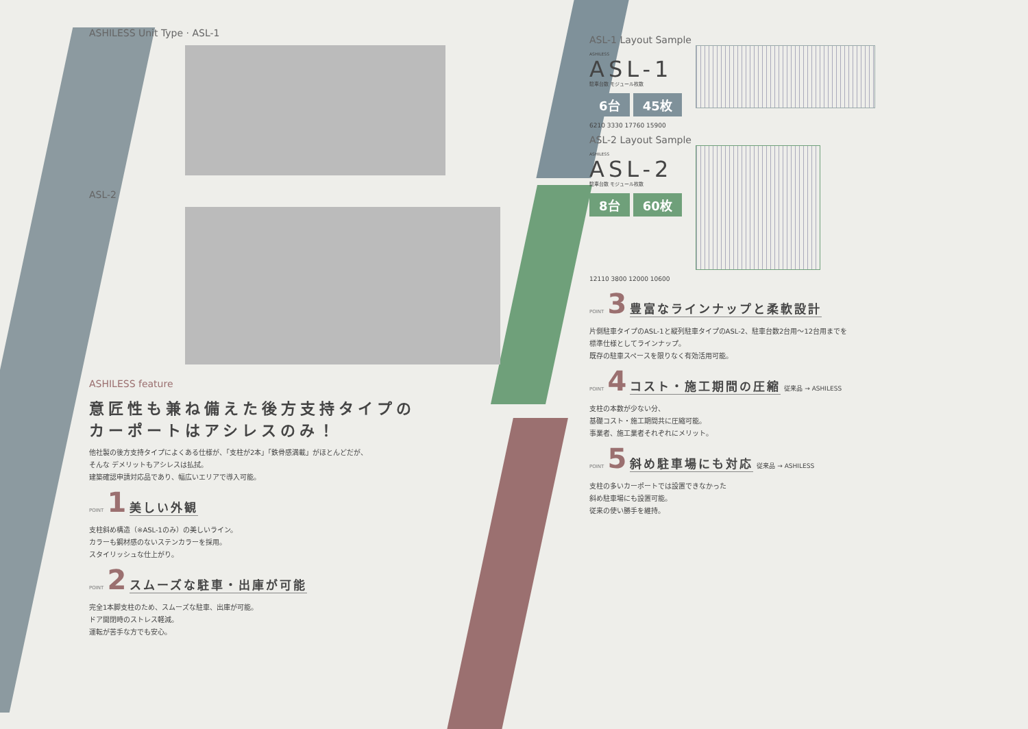ASHILESS Unit Type · ASL-1
ASL-2
ASHILESS feature
意匠性も兼ね備えた後方支持タイプの
カーポートはアシレスのみ！
他社製の後方支持タイプによくある仕様が、「支柱が2本」「鉄骨感満載」がほとんどだが、
そんな デメリットもアシレスは払拭。
建築確認申請対応品であり、幅広いエリアで導入可能。
POINT 1
美しい外観
支柱斜め構造（※ASL-1のみ）の美しいライン。
カラーも鋼材感のないステンカラーを採用。
スタイリッシュな仕上がり。
POINT 2
スムーズな駐車・出庫が可能
完全1本脚支柱のため、スムーズな駐車、出庫が可能。
ドア開閉時のストレス軽減。
運転が苦手な方でも安心。
ASL-1 Layout Sample
ASHILESS
ASL-1
駐車台数 モジュール枚数
6台 45枚
6210 3330 17760 15900
ASL-2 Layout Sample
ASHILESS
ASL-2
駐車台数 モジュール枚数
8台 60枚
12110 3800 12000 10600
POINT 3
豊富なラインナップと柔軟設計
片側駐車タイプのASL-1と縦列駐車タイプのASL-2、駐車台数2台用～12台用までを
標準仕様としてラインナップ。
既存の駐車スペースを限りなく有効活用可能。
POINT 4
コスト・施工期間の圧縮
従来品 → ASHILESS
支柱の本数が少ない分、
基礎コスト・施工期間共に圧縮可能。
事業者、施工業者それぞれにメリット。
POINT 5
斜め駐車場にも対応
従来品 → ASHILESS
支柱の多いカーポートでは設置できなかった
斜め駐車場にも設置可能。
従来の使い勝手を維持。